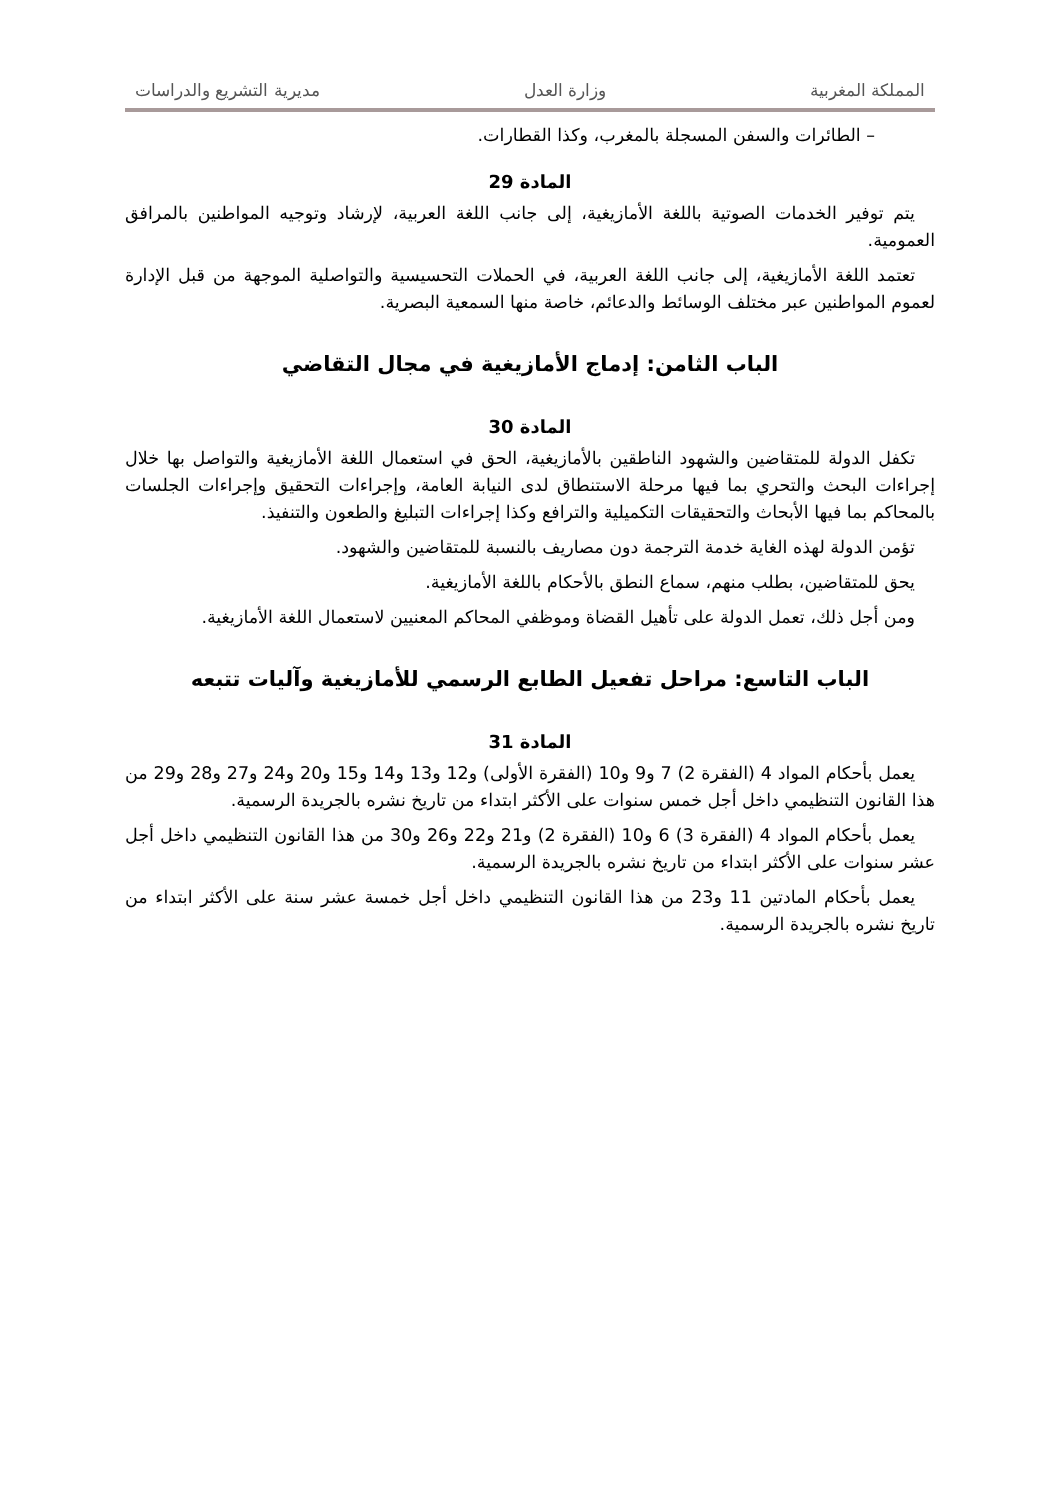المملكة المغربية وزارة العدل مديرية التشريع والدراسات
– الطائرات والسفن المسجلة بالمغرب، وكذا القطارات.
المادة 29
يتم توفير الخدمات الصوتية باللغة الأمازيغية، إلى جانب اللغة العربية، لإرشاد وتوجيه المواطنين بالمرافق العمومية.
تعتمد اللغة الأمازيغية، إلى جانب اللغة العربية، في الحملات التحسيسية والتواصلية الموجهة من قبل الإدارة لعموم المواطنين عبر مختلف الوسائط والدعائم، خاصة منها السمعية البصرية.
الباب الثامن: إدماج الأمازيغية في مجال التقاضي
المادة 30
تكفل الدولة للمتقاضين والشهود الناطقين بالأمازيغية، الحق في استعمال اللغة الأمازيغية والتواصل بها خلال إجراءات البحث والتحري بما فيها مرحلة الاستنطاق لدى النيابة العامة، وإجراءات التحقيق وإجراءات الجلسات بالمحاكم بما فيها الأبحاث والتحقيقات التكميلية والترافع وكذا إجراءات التبليغ والطعون والتنفيذ.
تؤمن الدولة لهذه الغاية خدمة الترجمة دون مصاريف بالنسبة للمتقاضين والشهود.
يحق للمتقاضين، بطلب منهم، سماع النطق بالأحكام باللغة الأمازيغية.
ومن أجل ذلك، تعمل الدولة على تأهيل القضاة وموظفي المحاكم المعنيين لاستعمال اللغة الأمازيغية.
الباب التاسع: مراحل تفعيل الطابع الرسمي للأمازيغية وآليات تتبعه
المادة 31
يعمل بأحكام المواد 4 (الفقرة 2) 7 و9 و10 (الفقرة الأولى) و12 و13 و14 و15 و20 و24 و27 و28 و29 من هذا القانون التنظيمي داخل أجل خمس سنوات على الأكثر ابتداء من تاريخ نشره بالجريدة الرسمية.
يعمل بأحكام المواد 4 (الفقرة 3) 6 و10 (الفقرة 2) و21 و22 و26 و30 من هذا القانون التنظيمي داخل أجل عشر سنوات على الأكثر ابتداء من تاريخ نشره بالجريدة الرسمية.
يعمل بأحكام المادتين 11 و23 من هذا القانون التنظيمي داخل أجل خمسة عشر سنة على الأكثر ابتداء من تاريخ نشره بالجريدة الرسمية.